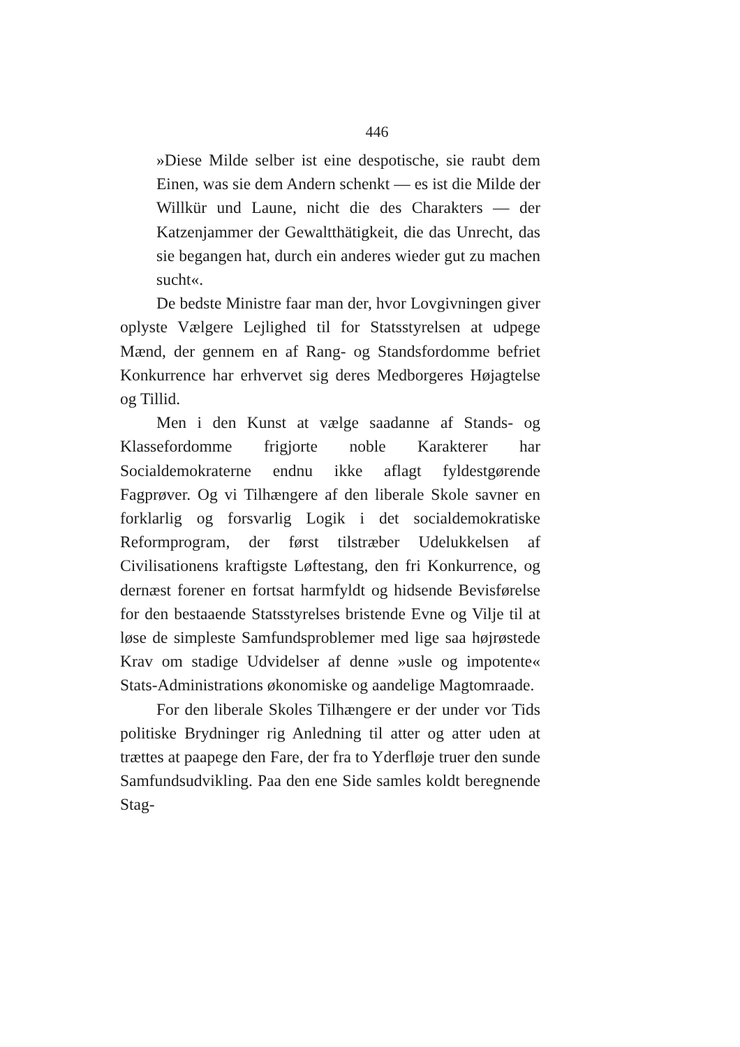446
»Diese Milde selber ist eine despotische, sie raubt dem Einen, was sie dem Andern schenkt — es ist die Milde der Willkür und Laune, nicht die des Charakters — der Katzenjammer der Gewaltthätigkeit, die das Unrecht, das sie begangen hat, durch ein anderes wieder gut zu machen sucht«.
De bedste Ministre faar man der, hvor Lovgivningen giver oplyste Vælgere Lejlighed til for Statsstyrelsen at udpege Mænd, der gennem en af Rang- og Standsfordomme befriet Konkurrence har erhvervet sig deres Medborgeres Højagtelse og Tillid.
Men i den Kunst at vælge saadanne af Stands- og Klassefordomme frigjorte noble Karakterer har Socialdemokraterne endnu ikke aflagt fyldestgørende Fagprøver. Og vi Tilhængere af den liberale Skole savner en forklarlig og forsvarlig Logik i det socialdemokratiske Reformprogram, der først tilstræber Udelukkelsen af Civilisationens kraftigste Løftestang, den fri Konkurrence, og dernæst forener en fortsat harmfyldt og hidsende Bevisførelse for den bestaaende Statsstyrelses bristende Evne og Vilje til at løse de simpleste Samfundsproblemer med lige saa højrøstede Krav om stadige Udvidelser af denne »usle og impotente« Stats-Administrations økonomiske og aandelige Magtomraade.
For den liberale Skoles Tilhængere er der under vor Tids politiske Brydninger rig Anledning til atter og atter uden at trættes at paapege den Fare, der fra to Yderfløje truer den sunde Samfundsudvikling. Paa den ene Side samles koldt beregnende Stag-